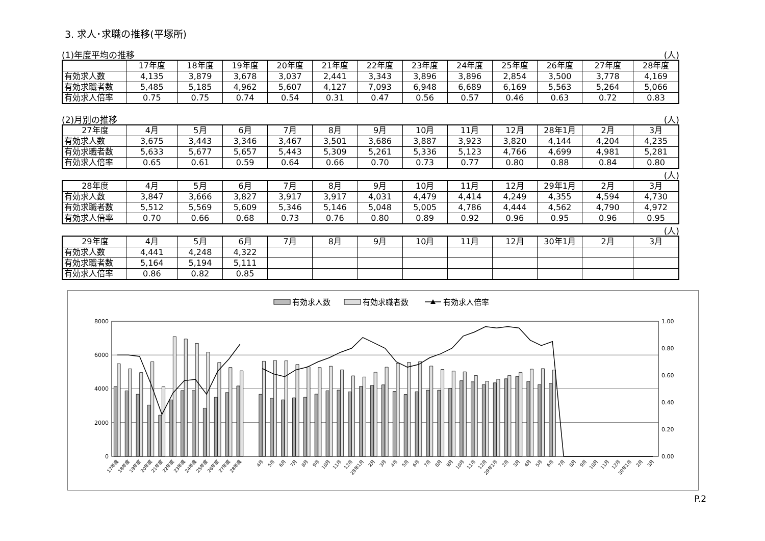3. 求人･求職の推移(平塚所)
(1)年度平均の推移 (人)
| | 17年度 | 18年度 | 19年度 | 20年度 | 21年度 | 22年度 | 23年度 | 24年度 | 25年度 | 26年度 | 27年度 | 28年度 |
| --- | --- | --- | --- | --- | --- | --- | --- | --- | --- | --- | --- | --- |
| 有効求人数 | 4,135 | 3,879 | 3,678 | 3,037 | 2,441 | 3,343 | 3,896 | 3,896 | 2,854 | 3,500 | 3,778 | 4,169 |
| 有効求職者数 | 5,485 | 5,185 | 4,962 | 5,607 | 4,127 | 7,093 | 6,948 | 6,689 | 6,169 | 5,563 | 5,264 | 5,066 |
| 有効求人倍率 | 0.75 | 0.75 | 0.74 | 0.54 | 0.31 | 0.47 | 0.56 | 0.57 | 0.46 | 0.63 | 0.72 | 0.83 |
(2)月別の推移 (人)
| 27年度 | 4月 | 5月 | 6月 | 7月 | 8月 | 9月 | 10月 | 11月 | 12月 | 28年1月 | 2月 | 3月 |
| --- | --- | --- | --- | --- | --- | --- | --- | --- | --- | --- | --- | --- |
| 有効求人数 | 3,675 | 3,443 | 3,346 | 3,467 | 3,501 | 3,686 | 3,887 | 3,923 | 3,820 | 4,144 | 4,204 | 4,235 |
| 有効求職者数 | 5,633 | 5,677 | 5,657 | 5,443 | 5,309 | 5,261 | 5,336 | 5,123 | 4,766 | 4,699 | 4,981 | 5,281 |
| 有効求人倍率 | 0.65 | 0.61 | 0.59 | 0.64 | 0.66 | 0.70 | 0.73 | 0.77 | 0.80 | 0.88 | 0.84 | 0.80 |
(人)
| 28年度 | 4月 | 5月 | 6月 | 7月 | 8月 | 9月 | 10月 | 11月 | 12月 | 29年1月 | 2月 | 3月 |
| --- | --- | --- | --- | --- | --- | --- | --- | --- | --- | --- | --- | --- |
| 有効求人数 | 3,847 | 3,666 | 3,827 | 3,917 | 3,917 | 4,031 | 4,479 | 4,414 | 4,249 | 4,355 | 4,594 | 4,730 |
| 有効求職者数 | 5,512 | 5,569 | 5,609 | 5,346 | 5,146 | 5,048 | 5,005 | 4,786 | 4,444 | 4,562 | 4,790 | 4,972 |
| 有効求人倍率 | 0.70 | 0.66 | 0.68 | 0.73 | 0.76 | 0.80 | 0.89 | 0.92 | 0.96 | 0.95 | 0.96 | 0.95 |
(人)
| 29年度 | 4月 | 5月 | 6月 | 7月 | 8月 | 9月 | 10月 | 11月 | 12月 | 30年1月 | 2月 | 3月 |
| --- | --- | --- | --- | --- | --- | --- | --- | --- | --- | --- | --- | --- |
| 有効求人数 | 4,441 | 4,248 | 4,322 | | | | | | | | | |
| 有効求職者数 | 5,164 | 5,194 | 5,111 | | | | | | | | | |
| 有効求人倍率 | 0.86 | 0.82 | 0.85 | | | | | | | | | |
有効求人数
有効求職者数
有効求人倍率
8000
6000
4000
2000
0
1.00
0.80
0.60
0.40
0.20
0.00
17年度
18年度
19年度
20年度
21年度
22年度
23年度
24年度
25年度
26年度
27年度
28年度
4月
5月
6月
7月
8月
9月
10月
11月
12月
28年1月
2月
3月
4月
5月
6月
7月
8月
9月
10月
11月
12月
29年1月
2月
3月
4月
5月
6月
7月
8月
9月
10月
11月
12月
30年1月
2月
3月
P.2